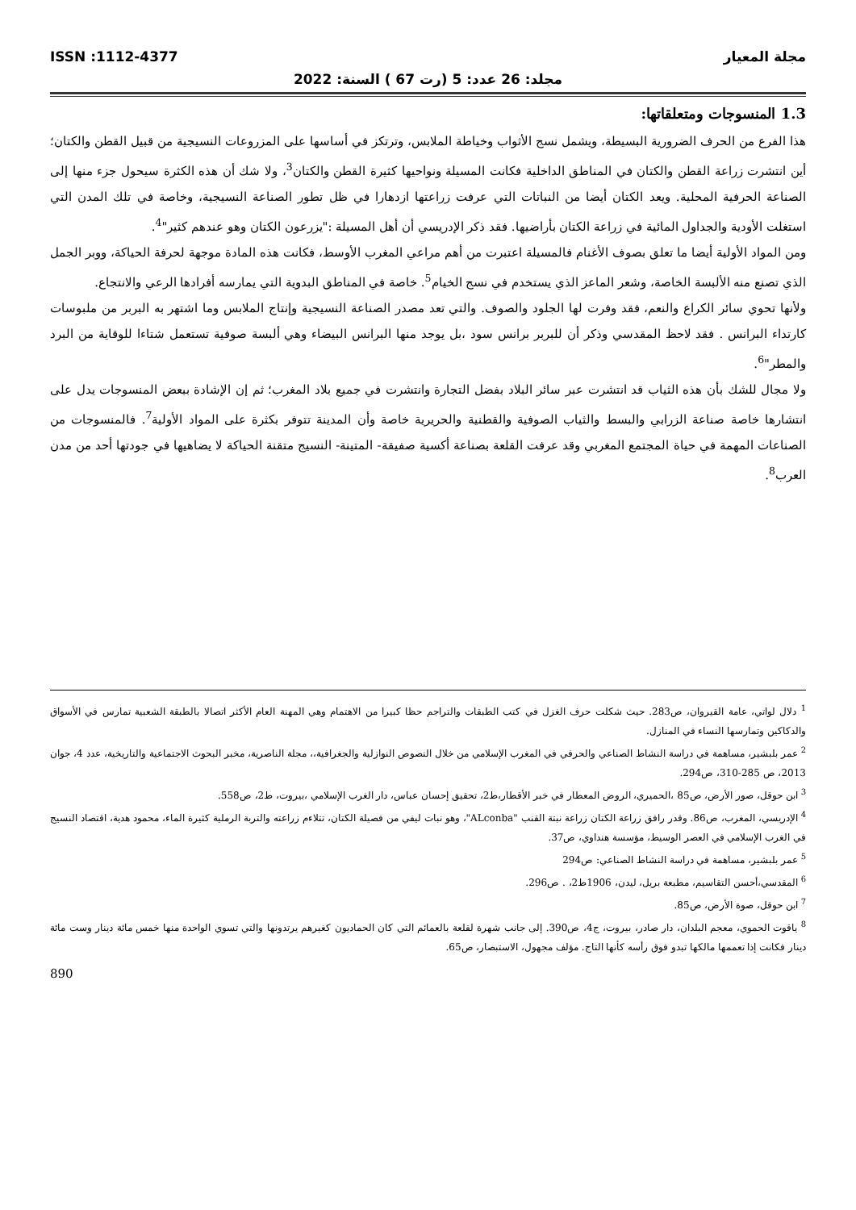مجلة المعيار ISSN :1112-4377
مجلد: 26 عدد: 5 (رت 67 ) السنة: 2022
1.3 المنسوجات ومتعلقاتها:
هذا الفرع من الحرف الضرورية البسيطة، ويشمل نسج الأثواب وخياطة الملابس، وترتكز في أساسها على المزروعات النسيجية من قبيل القطن والكتان؛ أين انتشرت زراعة القطن والكتان في المناطق الداخلية فكانت المسيلة ونواحيها كثيرة القطن والكتان<sup>3</sup>، ولا شك أن هذه الكثرة سيحول جزء منها إلى الصناعة الحرفية المحلية. ويعد الكتان أيضا من النباتات التي عرفت زراعتها ازدهارا في ظل تطور الصناعة النسيجية، وخاصة في تلك المدن التي استغلت الأودية والجداول المائية في زراعة الكتان بأراضيها. فقد ذكر الإدريسي أن أهل المسيلة :"يزرعون الكتان وهو عندهم كثير"<sup>4</sup>.
ومن المواد الأولية أيضا ما تعلق بصوف الأغنام فالمسيلة اعتبرت من أهم مراعي المغرب الأوسط، فكانت هذه المادة موجهة لحرفة الحياكة، ووبر الجمل الذي تصنع منه الألبسة الخاصة، وشعر الماعز الذي يستخدم في نسج الخيام<sup>5</sup>. خاصة في المناطق البدوية التي يمارسه أفرادها الرعي والانتجاع.
ولأنها تحوي سائر الكراع والنعم، فقد وفرت لها الجلود والصوف. والتي تعد مصدر الصناعة النسيجية وإنتاج الملابس وما اشتهر به البربر من ملبوسات كارتداء البرانس . فقد لاحظ المقدسي وذكر أن للبربر برانس سود ،بل يوجد منها البرانس البيضاء وهي ألبسة صوفية تستعمل شتاءا للوقاية من البرد والمطر"<sup>6</sup>.
ولا مجال للشك بأن هذه الثياب قد انتشرت عبر سائر البلاد بفضل التجارة وانتشرت في جميع بلاد المغرب؛ ثم إن الإشادة ببعض المنسوجات يدل على انتشارها خاصة صناعة الزرابي والبسط والثياب الصوفية والقطنية والحريرية خاصة وأن المدينة تتوفر بكثرة على المواد الأولية<sup>7</sup>. فالمنسوجات من الصناعات المهمة في حياة المجتمع المغربي وقد عرفت القلعة بصناعة أكسية صفيقة- المتينة- النسيج متقنة الحياكة لا يضاهيها في جودتها أحد من مدن العرب<sup>8</sup>.
<sup>1</sup> دلال لواتي، عامة القيروان، ص283. حيث شكلت حرف الغزل في كتب الطبقات والتراجم حظا كبيرا من الاهتمام وهي المهنة العام الأكثر اتصالا بالطبقة الشعبية تمارس في الأسواق والدكاكين وتمارسها النساء في المنازل.
<sup>2</sup> عمر بلبشير، مساهمة في دراسة النشاط الصناعي والحرفي في المغرب الإسلامي من خلال النصوص النوازلية والجغرافية،، مجلة الناصرية، مخبر البحوث الاجتماعية والتاريخية، عدد 4، جوان 2013، ص 285-310، ص294.
<sup>3</sup> ابن حوقل، صور الأرض، ص85 ،الحميري، الروض المعطار في خبر الأقطار،ط2، تحقيق إحسان عباس، دار الغرب الإسلامي ،بيروت، ط2، ص558.
<sup>4</sup> الإدريسي، المغرب، ص86. وقدر رافق زراعة الكتان زراعة نبتة القنب "ALconba"، وهو نبات ليفي من فصيلة الكتان، تتلاءم زراعته والتربة الرملية كثيرة الماء، محمود هدية، اقتصاد النسيج في الغرب الإسلامي في العصر الوسيط، مؤسسة هنداوي، ص37.
<sup>5</sup> عمر بلبشير، مساهمة في دراسة النشاط الصناعي: ص294
<sup>6</sup> المقدسي،أحسن التقاسيم، مطبعة بريل، ليدن، 1906ط2، . ص296.
<sup>7</sup> ابن حوقل، صوة الأرض، ص85.
<sup>8</sup> ياقوت الحموي، معجم البلدان، دار صادر، بيروت، ج4، ص390. إلى جانب شهرة لقلعة بالعمائم التي كان الحماديون كغيرهم يرتدونها والتي تسوي الواحدة منها خمس مائة دينار وست مائة دينار فكانت إذا تعممها مالكها تبدو فوق رأسه كأنها التاج. مؤلف مجهول، الاستبصار، ص65.
890